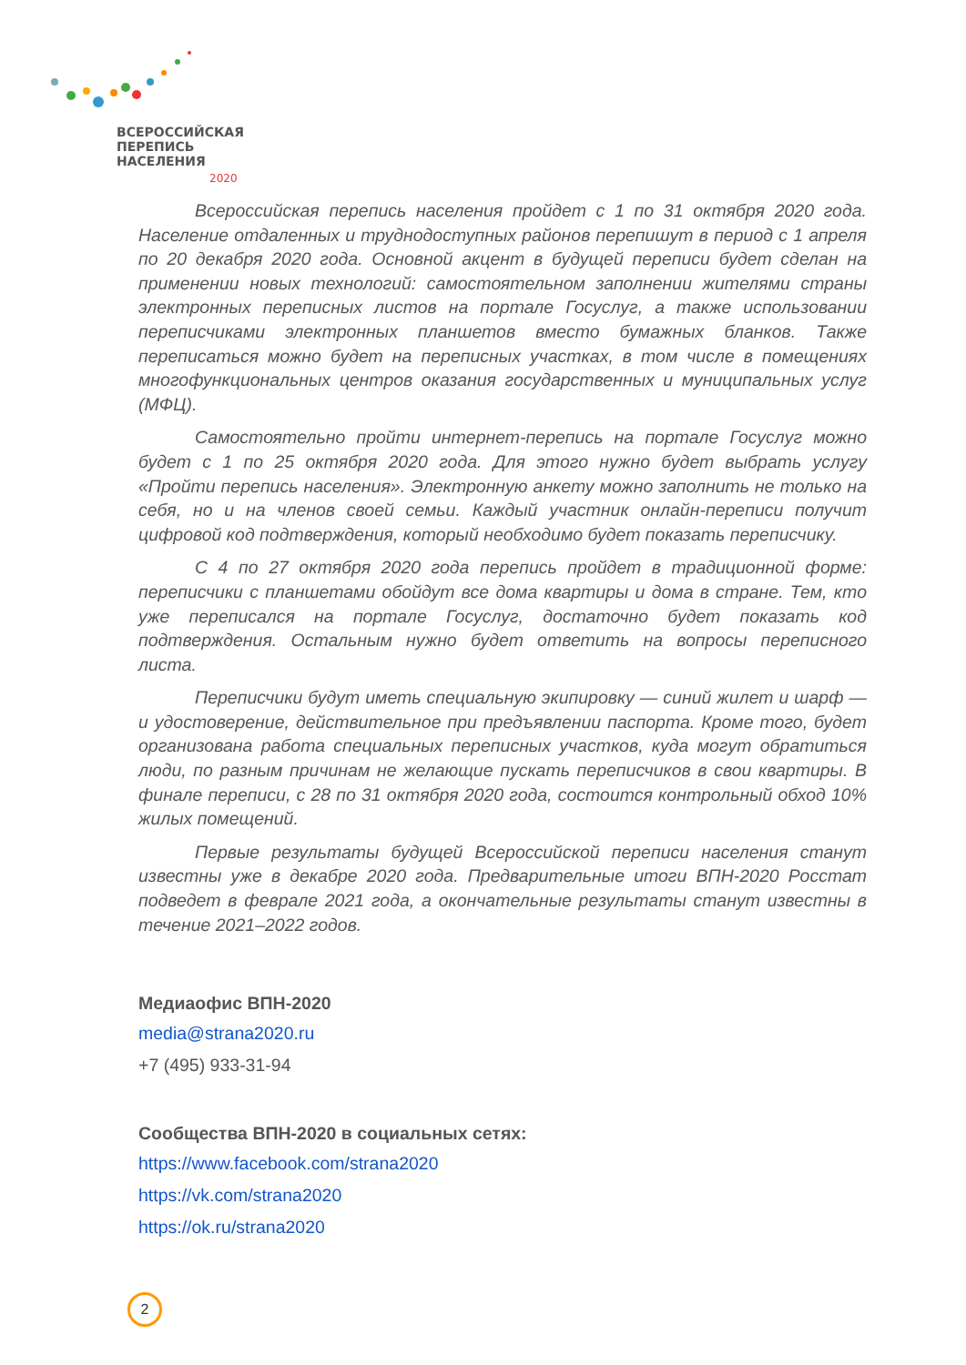ВСЕРОССИЙСКАЯ
ПЕРЕПИСЬ
НАСЕЛЕНИЯ
2020
Всероссийская перепись населения пройдет с 1 по 31 октября 2020 года. Население отдаленных и труднодоступных районов перепишут в период с 1 апреля по 20 декабря 2020 года. Основной акцент в будущей переписи будет сделан на применении новых технологий: самостоятельном заполнении жителями страны электронных переписных листов на портале Госуслуг, а также использовании переписчиками электронных планшетов вместо бумажных бланков. Также переписаться можно будет на переписных участках, в том числе в помещениях многофункциональных центров оказания государственных и муниципальных услуг (МФЦ).
Самостоятельно пройти интернет-перепись на портале Госуслуг можно будет с 1 по 25 октября 2020 года. Для этого нужно будет выбрать услугу «Пройти перепись населения». Электронную анкету можно заполнить не только на себя, но и на членов своей семьи. Каждый участник онлайн-переписи получит цифровой код подтверждения, который необходимо будет показать переписчику.
С 4 по 27 октября 2020 года перепись пройдет в традиционной форме: переписчики с планшетами обойдут все дома квартиры и дома в стране. Тем, кто уже переписался на портале Госуслуг, достаточно будет показать код подтверждения. Остальным нужно будет ответить на вопросы переписного листа.
Переписчики будут иметь специальную экипировку — синий жилет и шарф — и удостоверение, действительное при предъявлении паспорта. Кроме того, будет организована работа специальных переписных участков, куда могут обратиться люди, по разным причинам не желающие пускать переписчиков в свои квартиры. В финале переписи, с 28 по 31 октября 2020 года, состоится контрольный обход 10% жилых помещений.
Первые результаты будущей Всероссийской переписи населения станут известны уже в декабре 2020 года. Предварительные итоги ВПН-2020 Росстат подведет в феврале 2021 года, а окончательные результаты станут известны в течение 2021–2022 годов.
Медиаофис ВПН-2020
media@strana2020.ru
+7 (495) 933-31-94
Сообщества ВПН-2020 в социальных сетях:
https://www.facebook.com/strana2020
https://vk.com/strana2020
https://ok.ru/strana2020
2